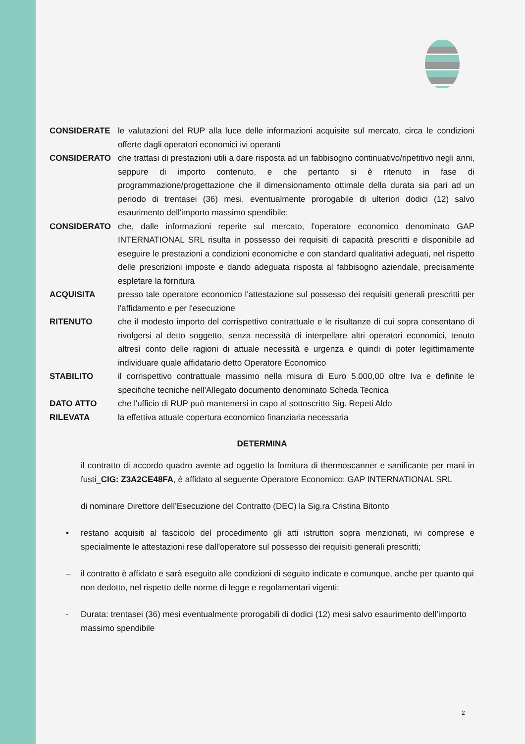CONSIDERATE le valutazioni del RUP alla luce delle informazioni acquisite sul mercato, circa le condizioni offerte dagli operatori economici ivi operanti
CONSIDERATO che trattasi di prestazioni utili a dare risposta ad un fabbisogno continuativo/ripetitivo negli anni, seppure di importo contenuto, e che pertanto si è ritenuto in fase di programmazione/progettazione che il dimensionamento ottimale della durata sia pari ad un periodo di trentasei (36) mesi, eventualmente prorogabile di ulteriori dodici (12) salvo esaurimento dell'importo massimo spendibile;
CONSIDERATO che, dalle informazioni reperite sul mercato, l'operatore economico denominato GAP INTERNATIONAL SRL risulta in possesso dei requisiti di capacità prescritti e disponibile ad eseguire le prestazioni a condizioni economiche e con standard qualitativi adeguati, nel rispetto delle prescrizioni imposte e dando adeguata risposta al fabbisogno aziendale, precisamente espletare la fornitura
ACQUISITA presso tale operatore economico l'attestazione sul possesso dei requisiti generali prescritti per l'affidamento e per l'esecuzione
RITENUTO che il modesto importo del corrispettivo contrattuale e le risultanze di cui sopra consentano di rivolgersi al detto soggetto, senza necessità di interpellare altri operatori economici, tenuto altresì conto delle ragioni di attuale necessità e urgenza e quindi di poter legittimamente individuare quale affidatario detto Operatore Economico
STABILITO il corrispettivo contrattuale massimo nella misura di Euro 5.000,00 oltre Iva e definite le specifiche tecniche nell'Allegato documento denominato Scheda Tecnica
DATO ATTO che l'ufficio di RUP può mantenersi in capo al sottoscritto Sig. Repeti Aldo
RILEVATA la effettiva attuale copertura economico finanziaria necessaria
DETERMINA
il contratto di accordo quadro avente ad oggetto la fornitura di thermoscanner e sanificante per mani in fusti_CIG: Z3A2CE48FA, è affidato al seguente Operatore Economico: GAP INTERNATIONAL SRL
di nominare Direttore dell’Esecuzione del Contratto (DEC) la Sig.ra Cristina Bitonto
• restano acquisiti al fascicolo del procedimento gli atti istruttori sopra menzionati, ivi comprese e specialmente le attestazioni rese dall'operatore sul possesso dei requisiti generali prescritti;
– il contratto è affidato e sarà eseguito alle condizioni di seguito indicate e comunque, anche per quanto qui non dedotto, nel rispetto delle norme di legge e regolamentari vigenti:
- Durata: trentasei (36) mesi eventualmente prorogabili di dodici (12) mesi salvo esaurimento dell’importo massimo spendibile
2